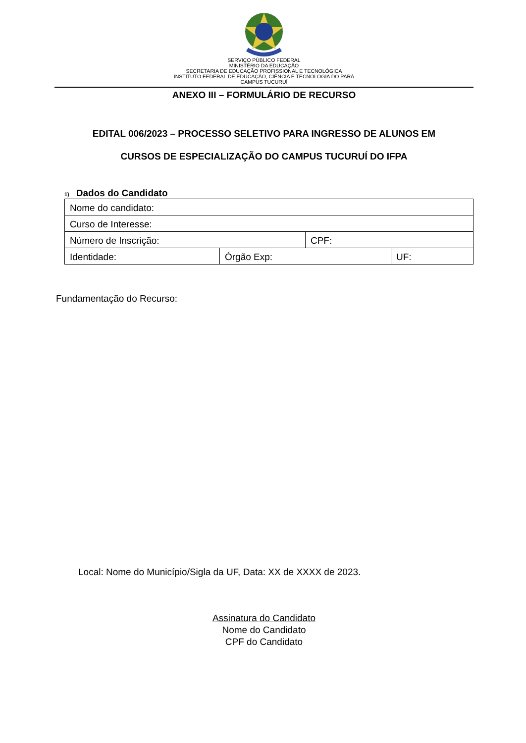SERVIÇO PÚBLICO FEDERAL
MINISTÉRIO DA EDUCAÇÃO
SECRETARIA DE EDUCAÇÃO PROFISSIONAL E TECNOLÓGICA
INSTITUTO FEDERAL DE EDUCAÇÃO, CIÊNCIA E TECNOLOGIA DO PARÁ
CAMPUS TUCURUÍ
ANEXO III – FORMULÁRIO DE RECURSO
EDITAL 006/2023 – PROCESSO SELETIVO PARA INGRESSO DE ALUNOS EM
CURSOS DE ESPECIALIZAÇÃO DO CAMPUS TUCURUÍ DO IFPA
1) Dados do Candidato
| Nome do candidato: | | | |
| Curso de Interesse: | | | |
| Número de Inscrição: | | CPF: | |
| Identidade: | Órgão Exp: | | UF: |
Fundamentação do Recurso:
Local: Nome do Município/Sigla da UF, Data: XX de XXXX de 2023.
Assinatura do Candidato
Nome do Candidato
CPF do Candidato